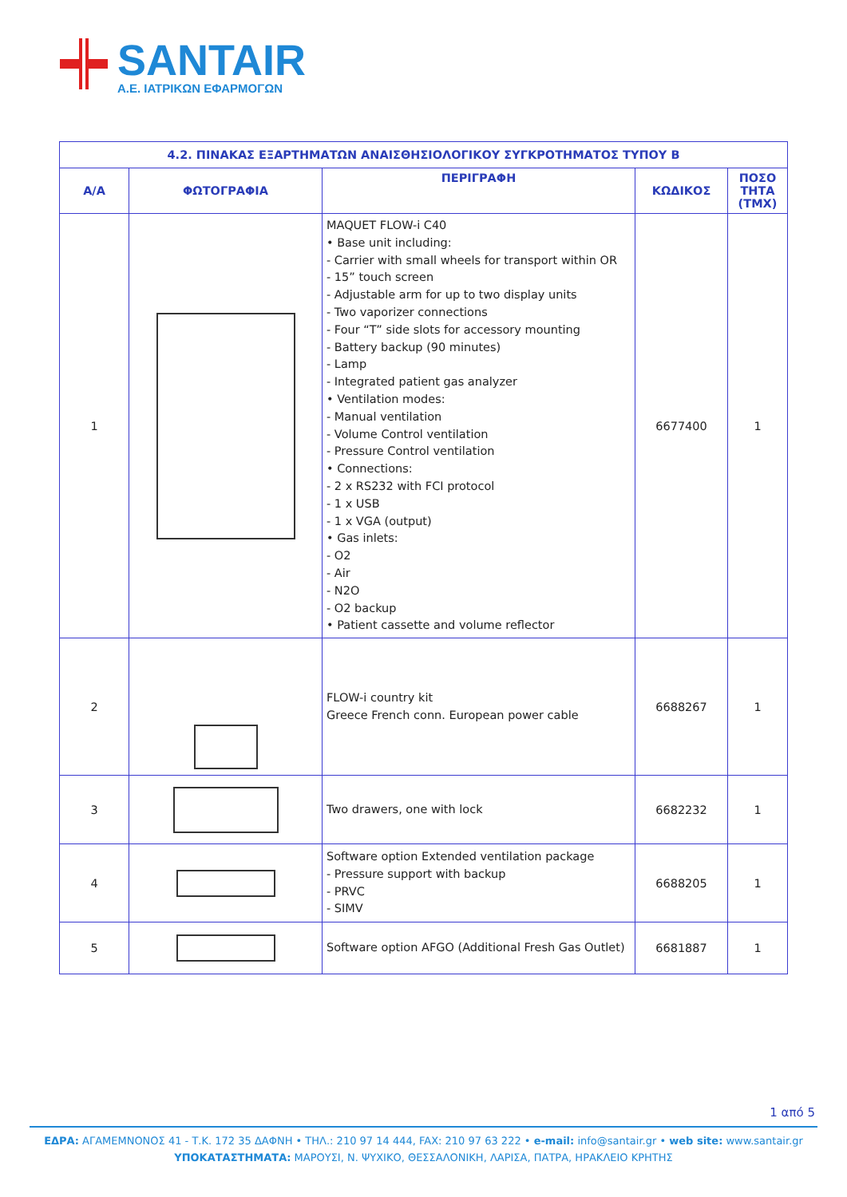SANTAIR
A.E. ΙΑΤΡΙΚΩΝ ΕΦΑΡΜΟΓΩΝ
| 4.2. ΠΙΝΑΚΑΣ ΕΞΑΡΤΗΜΑΤΩΝ ΑΝΑΙΣΘΗΣΙΟΛΟΓΙΚΟΥ ΣΥΓΚΡΟΤΗΜΑΤΟΣ ΤΥΠΟΥ Β | | | | |
| --- | --- | --- | --- | --- |
| Α/Α | ΦΩΤΟΓΡΑΦΙΑ | ΠΕΡΙΓΡΑΦΗ | ΚΩΔΙΚΟΣ | ΠΟΣΟ ΤΗΤΑ (ΤΜΧ) |
| 1 | | MAQUET FLOW-i C40 • Base unit including: - Carrier with small wheels for transport within OR - 15” touch screen - Adjustable arm for up to two display units - Two vaporizer connections - Four “T” side slots for accessory mounting - Battery backup (90 minutes) - Lamp - Integrated patient gas analyzer • Ventilation modes: - Manual ventilation - Volume Control ventilation - Pressure Control ventilation • Connections: - 2 x RS232 with FCI protocol - 1 x USB - 1 x VGA (output) • Gas inlets: - O2 - Air - N2O - O2 backup • Patient cassette and volume reflector | 6677400 | 1 |
| 2 | | FLOW-i country kit Greece French conn. European power cable | 6688267 | 1 |
| 3 | | Two drawers, one with lock | 6682232 | 1 |
| 4 | | Software option Extended ventilation package - Pressure support with backup - PRVC - SIMV | 6688205 | 1 |
| 5 | | Software option AFGO (Additional Fresh Gas Outlet) | 6681887 | 1 |
1 από 5
ΕΔΡΑ: ΑΓΑΜΕΜΝΟΝΟΣ 41 - Τ.Κ. 172 35 ΔΑΦΝΗ • ΤΗΛ.: 210 97 14 444, FAX: 210 97 63 222 • e-mail: info@santair.gr • web site: www.santair.gr
ΥΠΟΚΑΤΑΣΤΗΜΑΤΑ: ΜΑΡΟΥΣΙ, Ν. ΨΥΧΙΚΟ, ΘΕΣΣΑΛΟΝΙΚΗ, ΛΑΡΙΣΑ, ΠΑΤΡΑ, ΗΡΑΚΛΕΙΟ ΚΡΗΤΗΣ